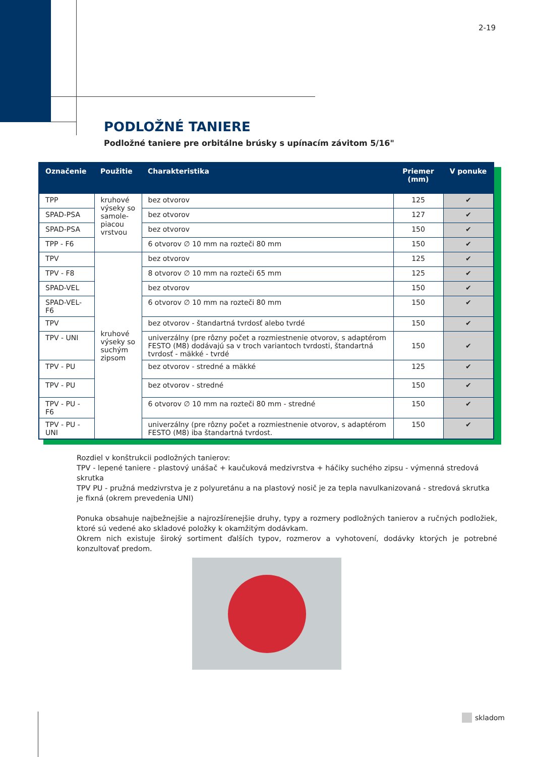2-19
PODLOŽNÉ TANIERE
Podložné taniere pre orbitálne brúsky s upínacím závitom 5/16"
| Označenie | Použitie | Charakteristika | Priemer (mm) | V ponuke |
| --- | --- | --- | --- | --- |
| TPP | kruhové výseky so samole-piacou vrstvou | bez otvorov | 125 | ✔ |
| SPAD-PSA | | bez otvorov | 127 | ✔ |
| SPAD-PSA | | bez otvorov | 150 | ✔ |
| TPP - F6 | | 6 otvorov ∅ 10 mm na rozteči 80 mm | 150 | ✔ |
| TPV | kruhové výseky so suchým zipsom | bez otvorov | 125 | ✔ |
| TPV - F8 | | 8 otvorov ∅ 10 mm na rozteči 65 mm | 125 | ✔ |
| SPAD-VEL | | bez otvorov | 150 | ✔ |
| SPAD-VEL-F6 | | 6 otvorov ∅ 10 mm na rozteči 80 mm | 150 | ✔ |
| TPV | | bez otvorov - štandartná tvrdosť alebo tvrdé | 150 | ✔ |
| TPV - UNI | | univerzálny (pre rôzny počet a rozmiestnenie otvorov, s adaptérom FESTO (M8) dodávajú sa v troch variantoch tvrdosti, štandartná tvrdosť - mäkké - tvrdé | 150 | ✔ |
| TPV - PU | | bez otvorov - stredné a mäkké | 125 | ✔ |
| TPV - PU | | bez otvorov - stredné | 150 | ✔ |
| TPV - PU - F6 | | 6 otvorov ∅ 10 mm na rozteči 80 mm - stredné | 150 | ✔ |
| TPV - PU - UNI | | univerzálny (pre rôzny počet a rozmiestnenie otvorov, s adaptérom FESTO (M8) iba štandartná tvrdost. | 150 | ✔ |
Rozdiel v konštrukcii podložných tanierov:
TPV - lepené taniere - plastový unášač + kaučuková medzivrstva + háčiky suchého zipsu - výmenná stredová skrutka
TPV PU - pružná medzivrstva je z polyuretánu a na plastový nosič je za tepla navulkanizovaná - stredová skrutka je fixná (okrem prevedenia UNI)
Ponuka obsahuje najbežnejšie a najrozšírenejšie druhy, typy a rozmery podložných tanierov a ručných podložiek, ktoré sú vedené ako skladové položky k okamžitým dodávkam.
Okrem nich existuje široký sortiment ďalších typov, rozmerov a vyhotovení, dodávky ktorých je potrebné konzultovať predom.
skladom